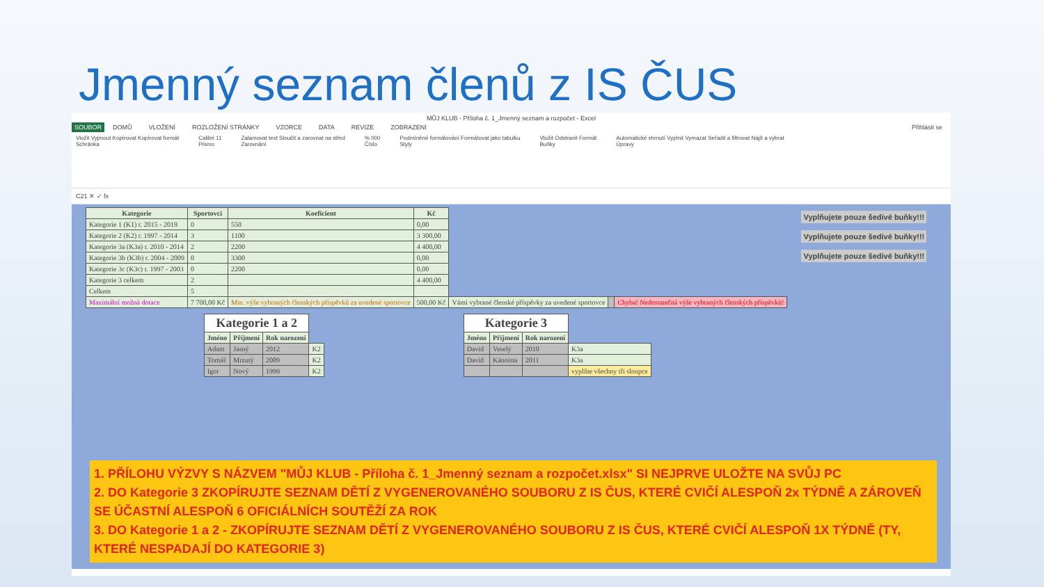Jmenný seznam členů z IS ČUS
MŮJ KLUB - Příloha č. 1_Jmenný seznam a rozpočet - Excel
SOUBOR DOMŮ VLOŽENÍ ROZLOŽENÍ STRÁNKY VZORCE DATA REVIZE ZOBRAZENÍ Přihlásit se
Vložit Vyjmout Kopírovat Kopírovat formát
Schránka
Calibri 11
Písmo
Zalamovat text Sloučit a zarovnat na střed
Zarovnání
% 000
Číslo
Podmíněné formátování Formátovat jako tabulku
Styly
Vložit Odstranit Formát
Buňky
Automatické shrnutí Vyplnit Vymazat Seřadit a filtrovat Najít a vybrat
Úpravy
C21 ✕ ✓ fx
| Kategorie | Sportovci | Koeficient | Kč | | | |
| --- | --- | --- | --- | --- | --- | --- |
| Kategorie 1 (K1) r. 2015 - 2019 | 0 | 550 | 0,00 | | | |
| Kategorie 2 (K2) r. 1997 - 2014 | 3 | 1100 | 3 300,00 | | | |
| Kategorie 3a (K3a) r. 2010 - 2014 | 2 | 2200 | 4 400,00 | | | |
| Kategorie 3b (K3b) r. 2004 - 2009 | 0 | 3300 | 0,00 | | | |
| Kategorie 3c (K3c) r. 1997 - 2003 | 0 | 2200 | 0,00 | | | |
| Kategorie 3 celkem | 2 | | 4 400,00 | | | |
| Celkem | 5 | | | | | |
| Maximální možná dotace | 7 700,00 Kč | Min. výše vybraných členských příspěvků za uvedené sportovce | 500,00 Kč | Vámi vybrané členské příspěvky za uvedené sportovce | | Chyba! Nedostatečná výše vybraných členských příspěvků! |
Vyplňujete pouze šedivé buňky!!!
Vyplňujete pouze šedivé buňky!!!
Vyplňujete pouze šedivé buňky!!!
| Kategorie 1 a 2 | | | |
| --- | --- | --- | --- |
| Jméno | Příjmení | Rok narození | |
| Adam | Jasný | 2012 | K2 |
| Tomáš | Mrzutý | 2009 | K2 |
| Igor | Nový | 1999 | K2 |
| Kategorie 3 | | | |
| --- | --- | --- | --- |
| Jméno | Příjmení | Rok narození | |
| David | Veselý | 2010 | K3a |
| David | Kánoista | 2011 | K3a |
| | | | vyplňte všechny tři sloupce |
1. PŘÍLOHU VÝZVY S NÁZVEM "MŮJ KLUB - Příloha č. 1_Jmenný seznam a rozpočet.xlsx" SI NEJPRVE ULOŽTE NA SVŮJ PC
2. DO Kategorie 3 ZKOPÍRUJTE SEZNAM DĚTÍ Z VYGENEROVANÉHO SOUBORU Z IS ČUS, KTERÉ CVIČÍ ALESPOŇ 2x TÝDNĚ A ZÁROVEŇ SE ÚČASTNÍ ALESPOŇ 6 OFICIÁLNÍCH SOUTĚŽÍ ZA ROK
3. DO Kategorie 1 a 2 - ZKOPÍRUJTE SEZNAM DĚTÍ Z VYGENEROVANÉHO SOUBORU Z IS ČUS, KTERÉ CVIČÍ ALESPOŇ 1X TÝDNĚ (TY, KTERÉ NESPADAJÍ DO KATEGORIE 3)